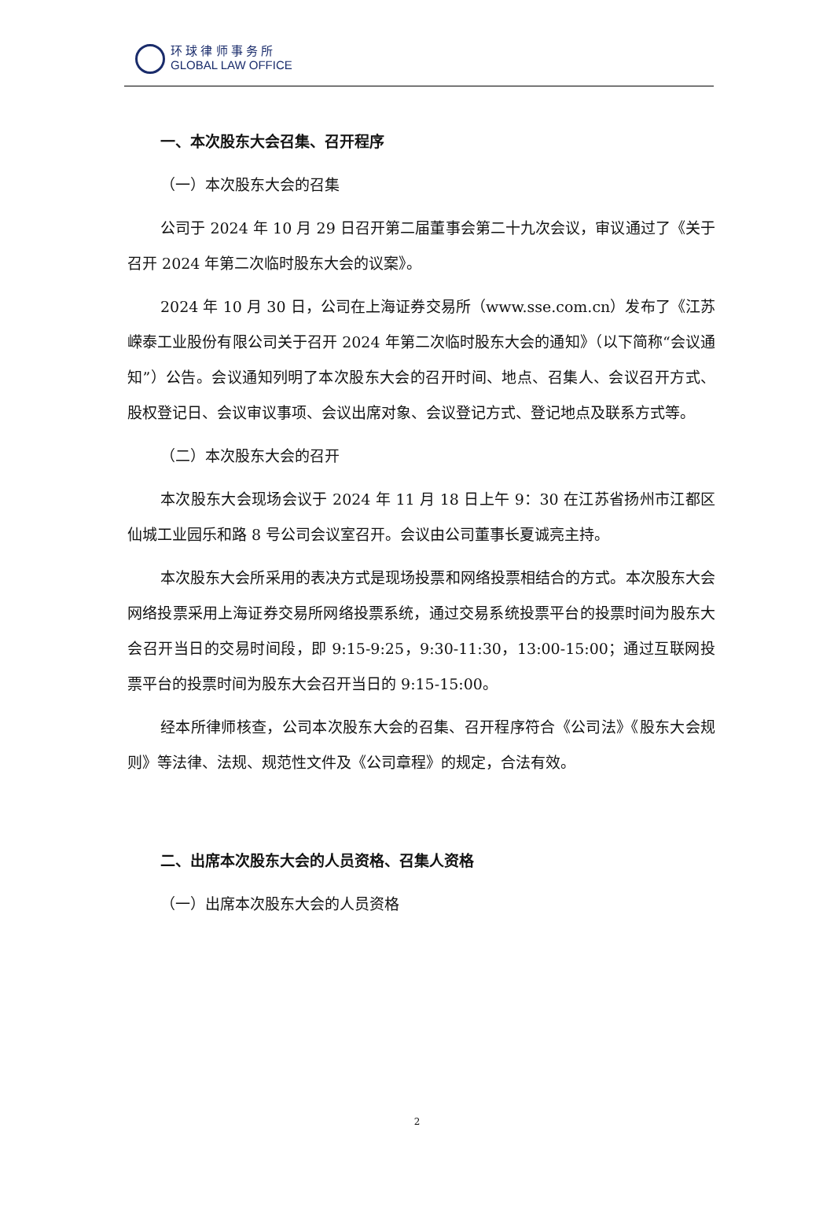环 球 律 师 事 务 所
GLOBAL LAW OFFICE
一、本次股东大会召集、召开程序
（一）本次股东大会的召集
公司于 2024 年 10 月 29 日召开第二届董事会第二十九次会议，审议通过了《关于召开 2024 年第二次临时股东大会的议案》。
2024 年 10 月 30 日，公司在上海证券交易所（www.sse.com.cn）发布了《江苏嵘泰工业股份有限公司关于召开 2024 年第二次临时股东大会的通知》（以下简称“会议通知”）公告。会议通知列明了本次股东大会的召开时间、地点、召集人、会议召开方式、股权登记日、会议审议事项、会议出席对象、会议登记方式、登记地点及联系方式等。
（二）本次股东大会的召开
本次股东大会现场会议于 2024 年 11 月 18 日上午 9：30 在江苏省扬州市江都区仙城工业园乐和路 8 号公司会议室召开。会议由公司董事长夏诚亮主持。
本次股东大会所采用的表决方式是现场投票和网络投票相结合的方式。本次股东大会网络投票采用上海证券交易所网络投票系统，通过交易系统投票平台的投票时间为股东大会召开当日的交易时间段，即 9:15-9:25，9:30-11:30，13:00-15:00；通过互联网投票平台的投票时间为股东大会召开当日的 9:15-15:00。
经本所律师核查，公司本次股东大会的召集、召开程序符合《公司法》《股东大会规则》等法律、法规、规范性文件及《公司章程》的规定，合法有效。
二、出席本次股东大会的人员资格、召集人资格
（一）出席本次股东大会的人员资格
2